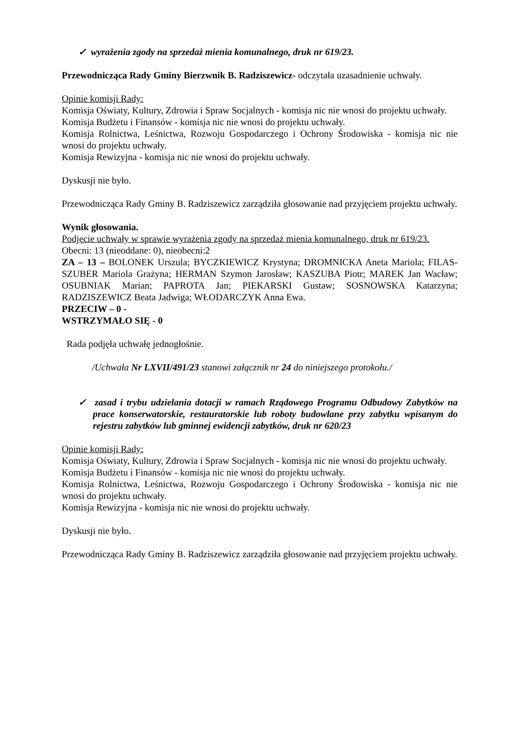✓ wyrażenia zgody na sprzedaż mienia komunalnego, druk nr 619/23.
Przewodnicząca Rady Gminy Bierzwnik B. Radziszewicz- odczytała uzasadnienie uchwały.
Opinie komisji Rady:
Komisja Oświaty, Kultury, Zdrowia i Spraw Socjalnych - komisja nic nie wnosi do projektu uchwały.
Komisja Budżetu i Finansów - komisja nic nie wnosi do projektu uchwały.
Komisja Rolnictwa, Leśnictwa, Rozwoju Gospodarczego i Ochrony Środowiska - komisja nic nie wnosi do projektu uchwały.
Komisja Rewizyjna - komisja nic nie wnosi do projektu uchwały.
Dyskusji nie było.
Przewodnicząca Rady Gminy B. Radziszewicz zarządziła głosowanie nad przyjęciem projektu uchwały.
Wynik głosowania.
Podjęcie uchwały w sprawie wyrażenia zgody na sprzedaż mienia komunalnego, druk nr 619/23.
Obecni: 13 (nieoddane: 0), nieobecni:2
ZA – 13 – BOLONEK Urszula; BYCZKIEWICZ Krystyna; DROMNICKA Aneta Mariola; FILAS-SZUBER Mariola Grażyna; HERMAN Szymon Jarosław; KASZUBA Piotr; MAREK Jan Wacław; OSUBNIAK Marian; PAPROTA Jan; PIEKARSKI Gustaw; SOSNOWSKA Katarzyna; RADZISZEWICZ Beata Jadwiga; WŁODARCZYK Anna Ewa.
PRZECIW – 0 -
WSTRZYMAŁO SIĘ - 0
Rada podjęła uchwałę jednogłośnie.
/Uchwała Nr LXVII/491/23 stanowi załącznik nr 24 do niniejszego protokołu./
✓ zasad i trybu udzielania dotacji w ramach Rządowego Programu Odbudowy Zabytków na prace konserwatorskie, restauratorskie lub roboty budowlane przy zabytku wpisanym do rejestru zabytków lub gminnej ewidencji zabytków, druk nr 620/23
Opinie komisji Rady:
Komisja Oświaty, Kultury, Zdrowia i Spraw Socjalnych - komisja nic nie wnosi do projektu uchwały.
Komisja Budżetu i Finansów - komisja nic nie wnosi do projektu uchwały.
Komisja Rolnictwa, Leśnictwa, Rozwoju Gospodarczego i Ochrony Środowiska - komisja nic nie wnosi do projektu uchwały.
Komisja Rewizyjna - komisja nic nie wnosi do projektu uchwały.
Dyskusji nie było.
Przewodnicząca Rady Gminy B. Radziszewicz zarządziła głosowanie nad przyjęciem projektu uchwały.